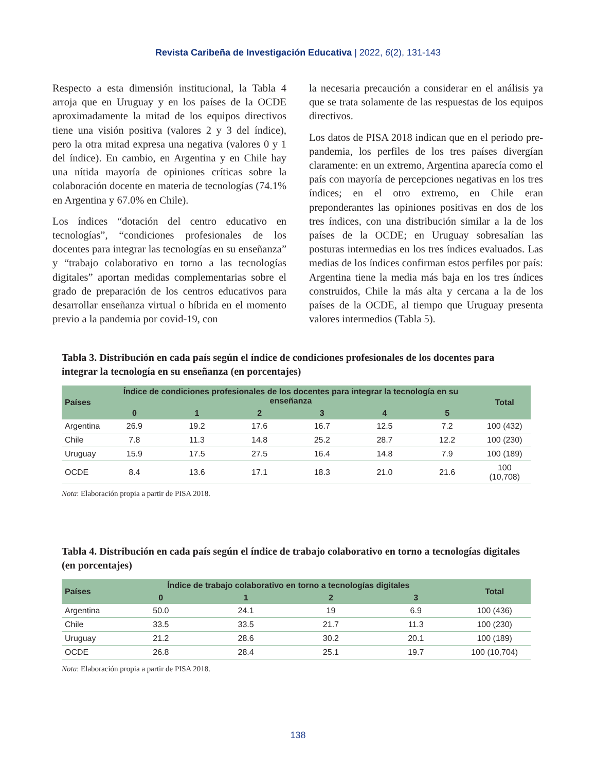Revista Caribeña de Investigación Educativa | 2022, 6(2), 131-143
Respecto a esta dimensión institucional, la Tabla 4 arroja que en Uruguay y en los países de la OCDE aproximadamente la mitad de los equipos directivos tiene una visión positiva (valores 2 y 3 del índice), pero la otra mitad expresa una negativa (valores 0 y 1 del índice). En cambio, en Argentina y en Chile hay una nítida mayoría de opiniones críticas sobre la colaboración docente en materia de tecnologías (74.1% en Argentina y 67.0% en Chile).
Los índices “dotación del centro educativo en tecnologías”, “condiciones profesionales de los docentes para integrar las tecnologías en su enseñanza” y “trabajo colaborativo en torno a las tecnologías digitales” aportan medidas complementarias sobre el grado de preparación de los centros educativos para desarrollar enseñanza virtual o híbrida en el momento previo a la pandemia por covid-19, con
la necesaria precaución a considerar en el análisis ya que se trata solamente de las respuestas de los equipos directivos.
Los datos de PISA 2018 indican que en el periodo pre-pandemia, los perfiles de los tres países divergían claramente: en un extremo, Argentina aparecía como el país con mayoría de percepciones negativas en los tres índices; en el otro extremo, en Chile eran preponderantes las opiniones positivas en dos de los tres índices, con una distribución similar a la de los países de la OCDE; en Uruguay sobresalían las posturas intermedias en los tres índices evaluados. Las medias de los índices confirman estos perfiles por país: Argentina tiene la media más baja en los tres índices construidos, Chile la más alta y cercana a la de los países de la OCDE, al tiempo que Uruguay presenta valores intermedios (Tabla 5).
Tabla 3. Distribución en cada país según el índice de condiciones profesionales de los docentes para integrar la tecnología en su enseñanza (en porcentajes)
| Países | Índice de condiciones profesionales de los docentes para integrar la tecnología en su enseñanza | | | | | | Total |
| --- | --- | --- | --- | --- | --- | --- | --- |
| | 0 | 1 | 2 | 3 | 4 | 5 | |
| Argentina | 26.9 | 19.2 | 17.6 | 16.7 | 12.5 | 7.2 | 100 (432) |
| Chile | 7.8 | 11.3 | 14.8 | 25.2 | 28.7 | 12.2 | 100 (230) |
| Uruguay | 15.9 | 17.5 | 27.5 | 16.4 | 14.8 | 7.9 | 100 (189) |
| OCDE | 8.4 | 13.6 | 17.1 | 18.3 | 21.0 | 21.6 | 100 (10,708) |
Nota: Elaboración propia a partir de PISA 2018.
Tabla 4. Distribución en cada país según el índice de trabajo colaborativo en torno a tecnologías digitales (en porcentajes)
| Países | Índice de trabajo colaborativo en torno a tecnologías digitales | | | | Total |
| --- | --- | --- | --- | --- | --- |
| | 0 | 1 | 2 | 3 | |
| Argentina | 50.0 | 24.1 | 19 | 6.9 | 100 (436) |
| Chile | 33.5 | 33.5 | 21.7 | 11.3 | 100 (230) |
| Uruguay | 21.2 | 28.6 | 30.2 | 20.1 | 100 (189) |
| OCDE | 26.8 | 28.4 | 25.1 | 19.7 | 100 (10,704) |
Nota: Elaboración propia a partir de PISA 2018.
138